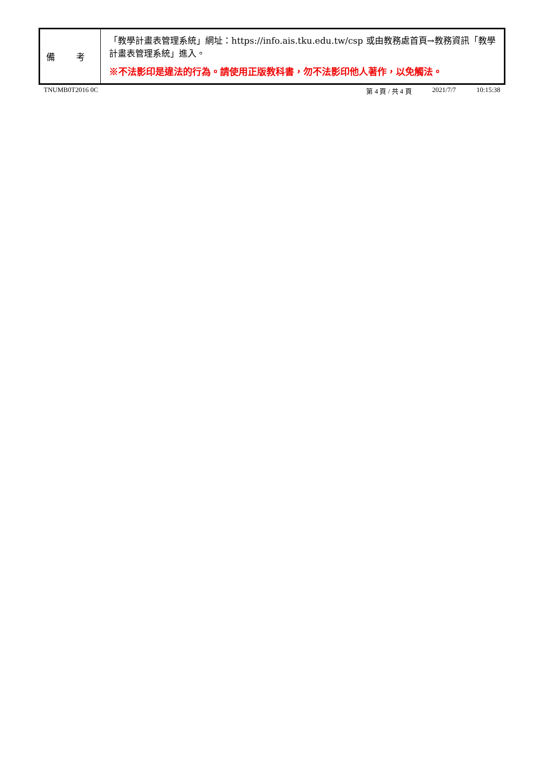| 備 考 | 「教學計畫表管理系統」網址： https://info.ais.tku.edu.tw/csp 或由教務處首頁→教務資訊「教學計畫表管理系統」進入。 ※不法影印是違法的行為。請使用正版教科書，勿不法影印他人著作，以免觸法。 |
TNUMB0T2016 0C 第 4 頁 / 共 4 頁 2021/7/7 10:15:38